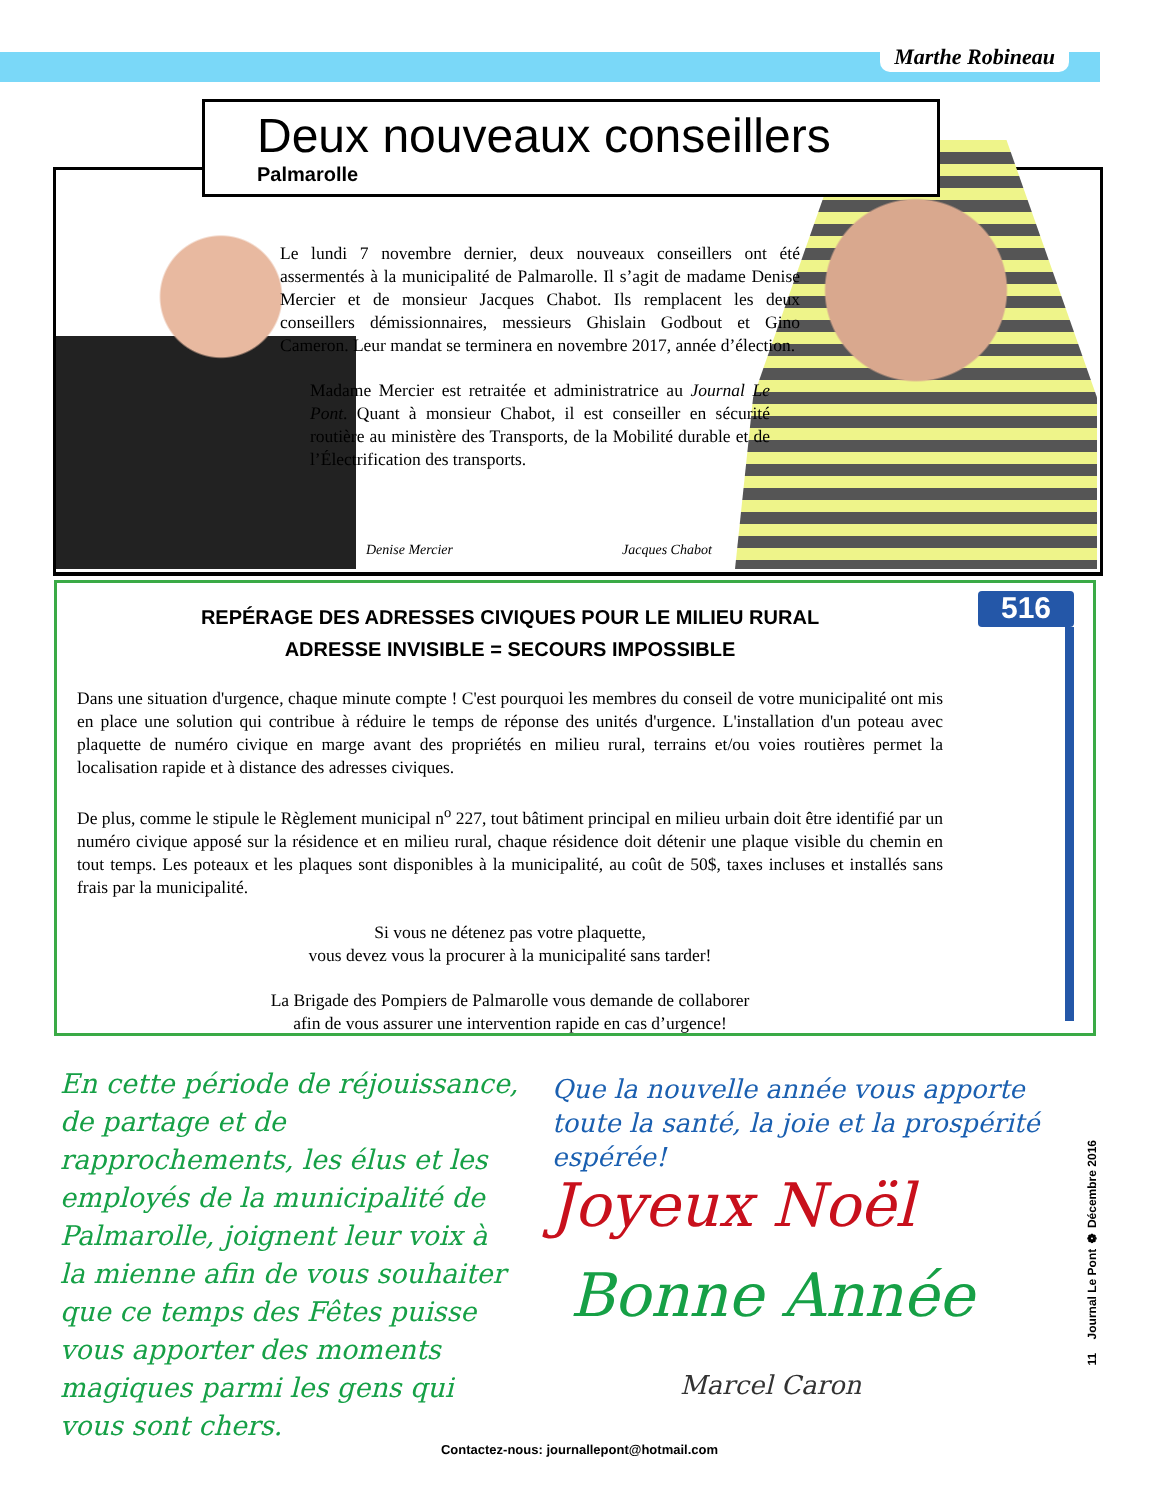Marthe Robineau
Deux nouveaux conseillers
Palmarolle
Le lundi 7 novembre dernier, deux nouveaux conseillers ont été assermentés à la municipalité de Palmarolle. Il s’agit de madame Denise Mercier et de monsieur Jacques Chabot. Ils remplacent les deux conseillers démissionnaires, messieurs Ghislain Godbout et Gino Cameron. Leur mandat se terminera en novembre 2017, année d’élection.
Madame Mercier est retraitée et administratrice au Journal Le Pont. Quant à monsieur Chabot, il est conseiller en sécurité routière au ministère des Transports, de la Mobilité durable et de l’Électrification des transports.
Denise Mercier Jacques Chabot
REPÉRAGE DES ADRESSES CIVIQUES POUR LE MILIEU RURAL
ADRESSE INVISIBLE = SECOURS IMPOSSIBLE
Dans une situation d'urgence, chaque minute compte ! C'est pourquoi les membres du conseil de votre municipalité ont mis en place une solution qui contribue à réduire le temps de réponse des unités d'urgence. L'installation d'un poteau avec plaquette de numéro civique en marge avant des propriétés en milieu rural, terrains et/ou voies routières permet la localisation rapide et à distance des adresses civiques.
De plus, comme le stipule le Règlement municipal n<sup>o</sup> 227, tout bâtiment principal en milieu urbain doit être identifié par un numéro civique apposé sur la résidence et en milieu rural, chaque résidence doit détenir une plaque visible du chemin en tout temps. Les poteaux et les plaques sont disponibles à la municipalité, au coût de 50$, taxes incluses et installés sans frais par la municipalité.
Si vous ne détenez pas votre plaquette,
vous devez vous la procurer à la municipalité sans tarder!
La Brigade des Pompiers de Palmarolle vous demande de collaborer
afin de vous assurer une intervention rapide en cas d’urgence!
516
En cette période de réjouissance, de partage et de rapprochements, les élus et les employés de la municipalité de Palmarolle, joignent leur voix à la mienne afin de vous souhaiter que ce temps des Fêtes puisse vous apporter des moments magiques parmi les gens qui vous sont chers.
Que la nouvelle année vous apporte toute la santé, la joie et la prospérité espérée!
Joyeux Noël
Bonne Année
Marcel Caron
11 Journal Le Pont ❁ Décembre 2016
Contactez-nous: journallepont@hotmail.com